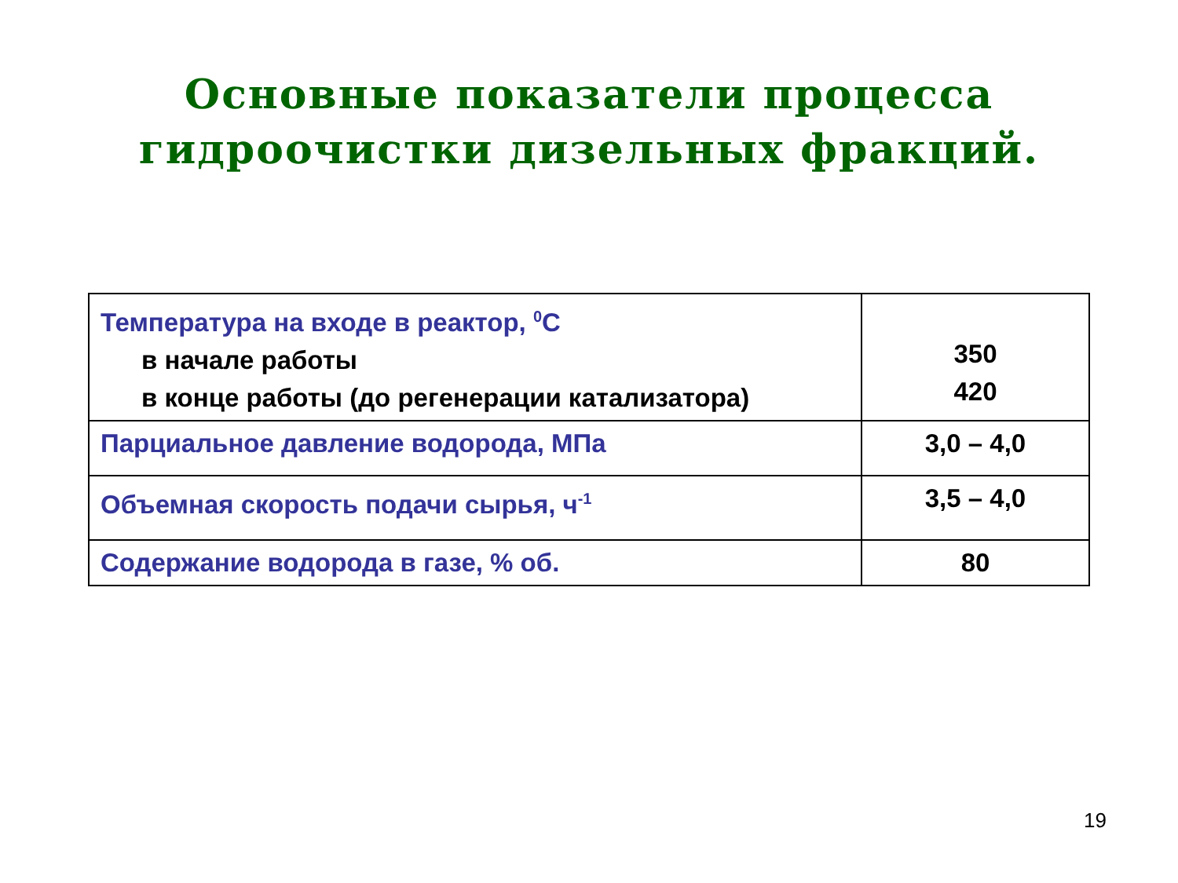Основные показатели процесса
гидроочистки дизельных фракций.
| Температура на входе в реактор, <sup>0</sup>С в начале работы в конце работы (до регенерации катализатора) | 350 420 |
| Парциальное давление водорода, МПа | 3,0 – 4,0 |
| Объемная скорость подачи сырья, ч<sup>-1</sup> | 3,5 – 4,0 |
| Содержание водорода в газе, % об. | 80 |
19